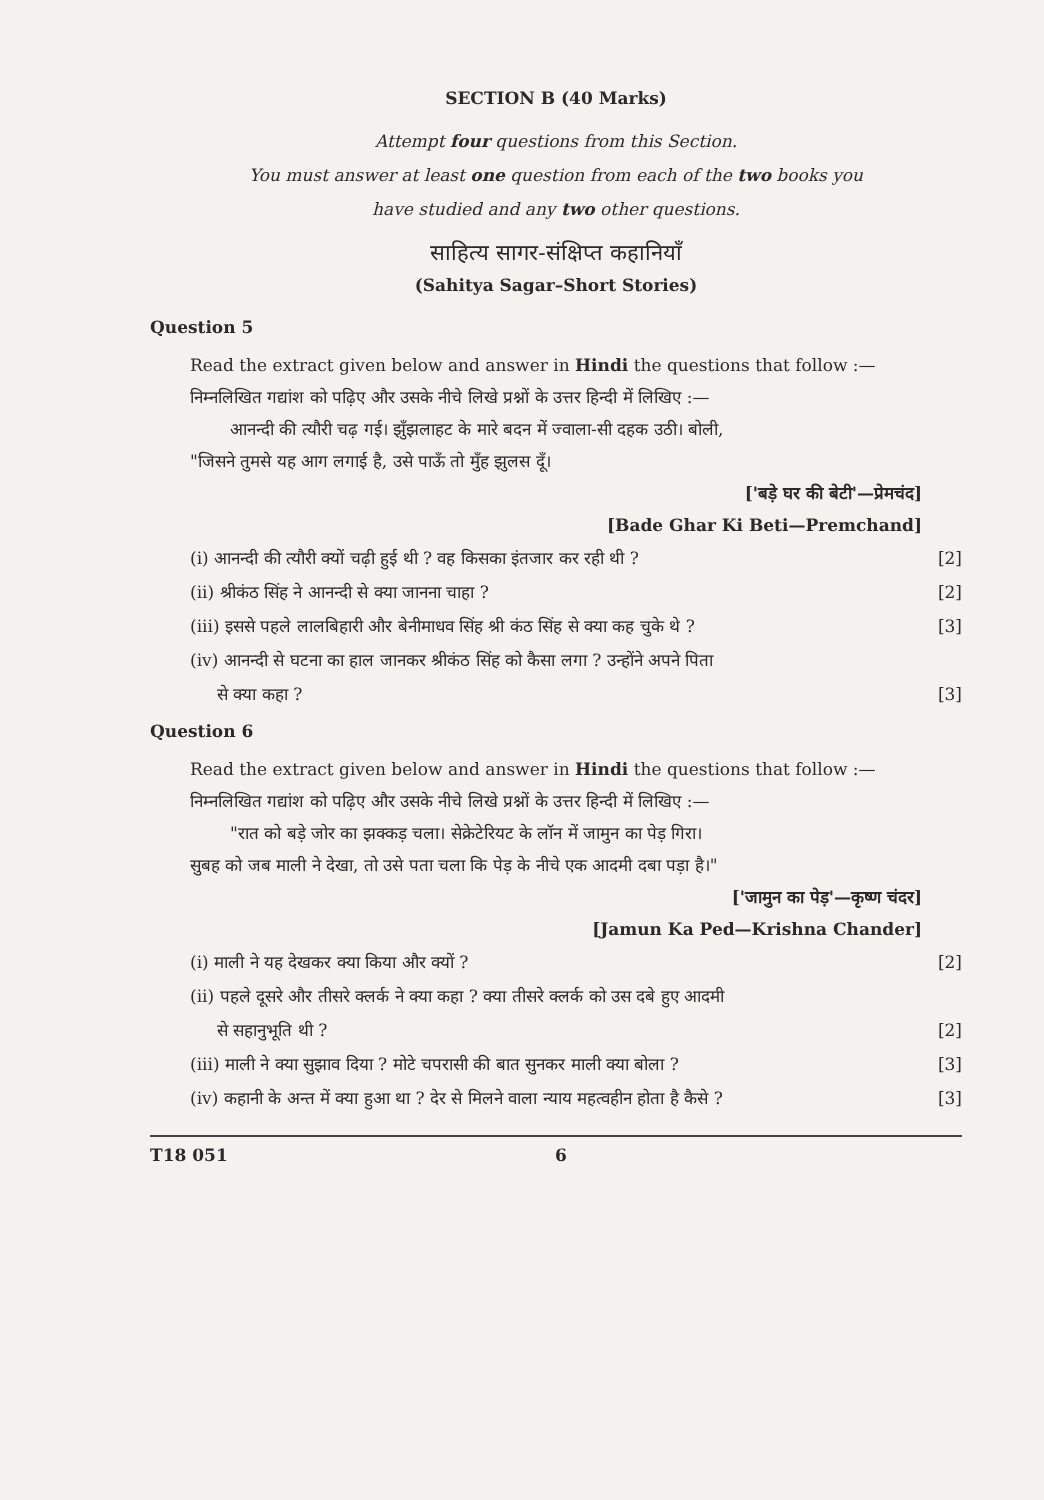SECTION B (40 Marks)
Attempt four questions from this Section.
You must answer at least one question from each of the two books you
have studied and any two other questions.
साहित्य सागर-संक्षिप्त कहानियाँ
(Sahitya Sagar–Short Stories)
Question 5
Read the extract given below and answer in Hindi the questions that follow :—
निम्नलिखित गद्यांश को पढ़िए और उसके नीचे लिखे प्रश्नों के उत्तर हिन्दी में लिखिए :—
आनन्दी की त्यौरी चढ़ गई। झुँझलाहट के मारे बदन में ज्वाला-सी दहक उठी। बोली,
"जिसने तुमसे यह आग लगाई है, उसे पाऊँ तो मुँह झुलस दूँ।
['बड़े घर की बेटी'—प्रेमचंद]
[Bade Ghar Ki Beti—Premchand]
(i) आनन्दी की त्यौरी क्यों चढ़ी हुई थी ? वह किसका इंतजार कर रही थी ? [2]
(ii) श्रीकंठ सिंह ने आनन्दी से क्या जानना चाहा ? [2]
(iii) इससे पहले लालबिहारी और बेनीमाधव सिंह श्री कंठ सिंह से क्या कह चुके थे ? [3]
(iv) आनन्दी से घटना का हाल जानकर श्रीकंठ सिंह को कैसा लगा ? उन्होंने अपने पिता
से क्या कहा ? [3]
Question 6
Read the extract given below and answer in Hindi the questions that follow :—
निम्नलिखित गद्यांश को पढ़िए और उसके नीचे लिखे प्रश्नों के उत्तर हिन्दी में लिखिए :—
"रात को बड़े जोर का झक्कड़ चला। सेक्रेटेरियट के लॉन में जामुन का पेड़ गिरा।
सुबह को जब माली ने देखा, तो उसे पता चला कि पेड़ के नीचे एक आदमी दबा पड़ा है।"
['जामुन का पेड़'—कृष्ण चंदर]
[Jamun Ka Ped—Krishna Chander]
(i) माली ने यह देखकर क्या किया और क्यों ? [2]
(ii) पहले दूसरे और तीसरे क्लर्क ने क्या कहा ? क्या तीसरे क्लर्क को उस दबे हुए आदमी
से सहानुभूति थी ? [2]
(iii) माली ने क्या सुझाव दिया ? मोटे चपरासी की बात सुनकर माली क्या बोला ? [3]
(iv) कहानी के अन्त में क्या हुआ था ? देर से मिलने वाला न्याय महत्वहीन होता है कैसे ? [3]
T18 051 6